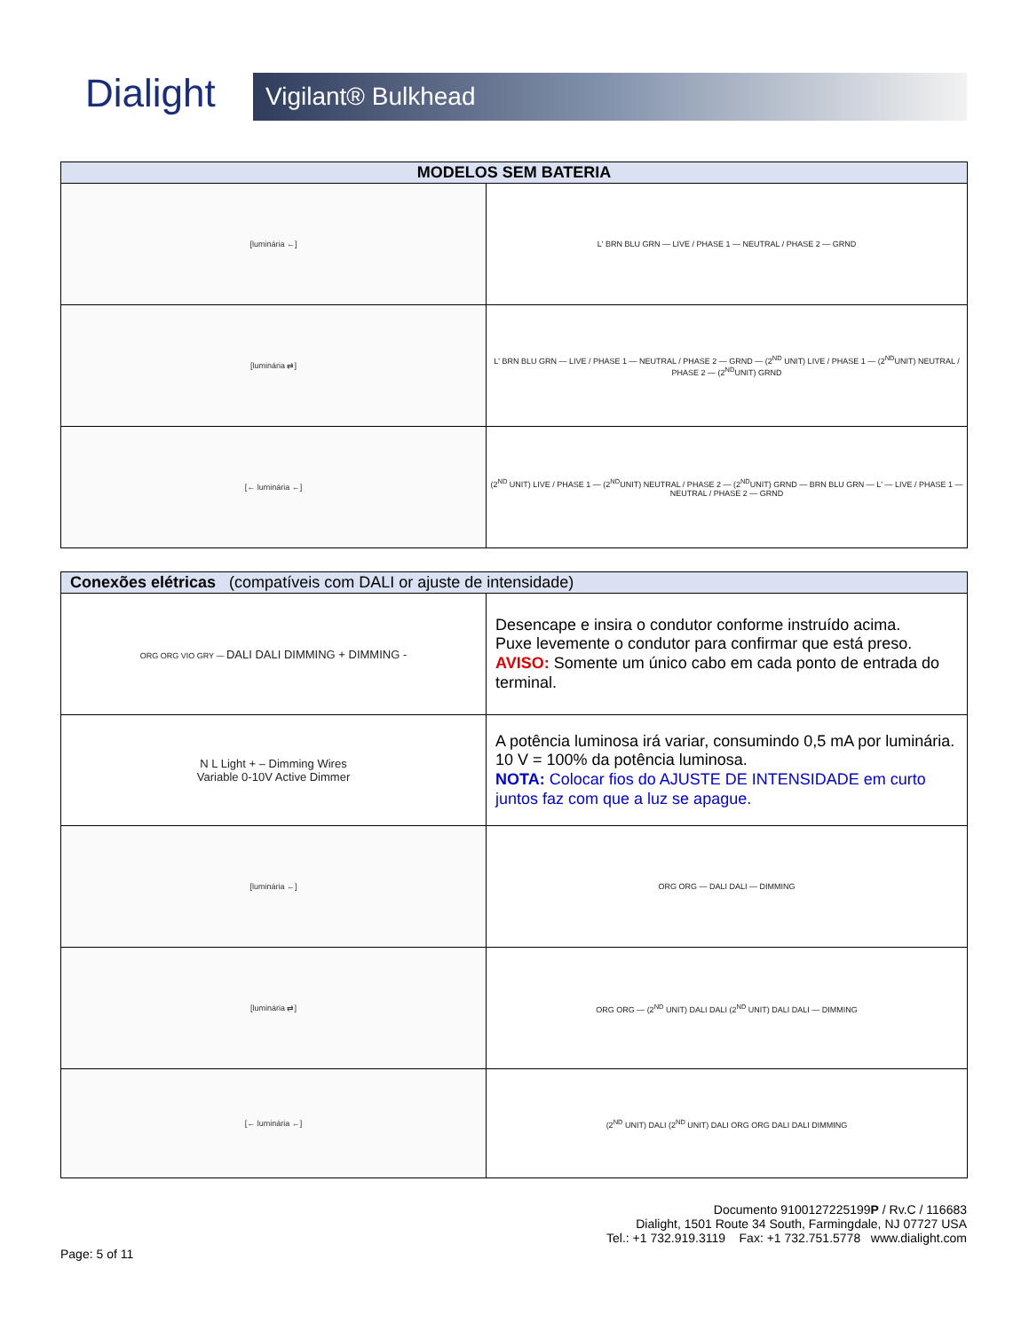Dialight Vigilant® Bulkhead
| MODELOS SEM BATERIA | |
| --- | --- |
| [luminária ←] | L' BRN BLU GRN — LIVE / PHASE 1 — NEUTRAL / PHASE 2 — GRND |
| [luminária ⇄] | L' BRN BLU GRN — LIVE / PHASE 1 — NEUTRAL / PHASE 2 — GRND — (2<sup>ND</sup> UNIT) LIVE / PHASE 1 — (2<sup>ND</sup>UNIT) NEUTRAL / PHASE 2 — (2<sup>ND</sup>UNIT) GRND |
| [← luminária ←] | (2<sup>ND</sup> UNIT) LIVE / PHASE 1 — (2<sup>ND</sup>UNIT) NEUTRAL / PHASE 2 — (2<sup>ND</sup>UNIT) GRND — BRN BLU GRN — L' — LIVE / PHASE 1 — NEUTRAL / PHASE 2 — GRND |
| Conexões elétricas (compatíveis com DALI or ajuste de intensidade) | |
| --- | --- |
| ORG ORG VIO GRY — DALI DALI DIMMING + DIMMING - | Desencape e insira o condutor conforme instruído acima. Puxe levemente o condutor para confirmar que está preso. AVISO: Somente um único cabo em cada ponto de entrada do terminal. |
| N L Light + – Dimming Wires Variable 0-10V Active Dimmer | A potência luminosa irá variar, consumindo 0,5 mA por luminária. 10 V = 100% da potência luminosa. NOTA: Colocar fios do AJUSTE DE INTENSIDADE em curto juntos faz com que a luz se apague. |
| [luminária ←] | ORG ORG — DALI DALI — DIMMING |
| [luminária ⇄] | ORG ORG — (2<sup>ND</sup> UNIT) DALI DALI (2<sup>ND</sup> UNIT) DALI DALI — DIMMING |
| [← luminária ←] | (2<sup>ND</sup> UNIT) DALI (2<sup>ND</sup> UNIT) DALI ORG ORG DALI DALI DIMMING |
Documento 9100127225199P / Rv.C / 116683
Dialight, 1501 Route 34 South, Farmingdale, NJ 07727 USA
Tel.: +1 732.919.3119 Fax: +1 732.751.5778 www.dialight.com
Page: 5 of 11